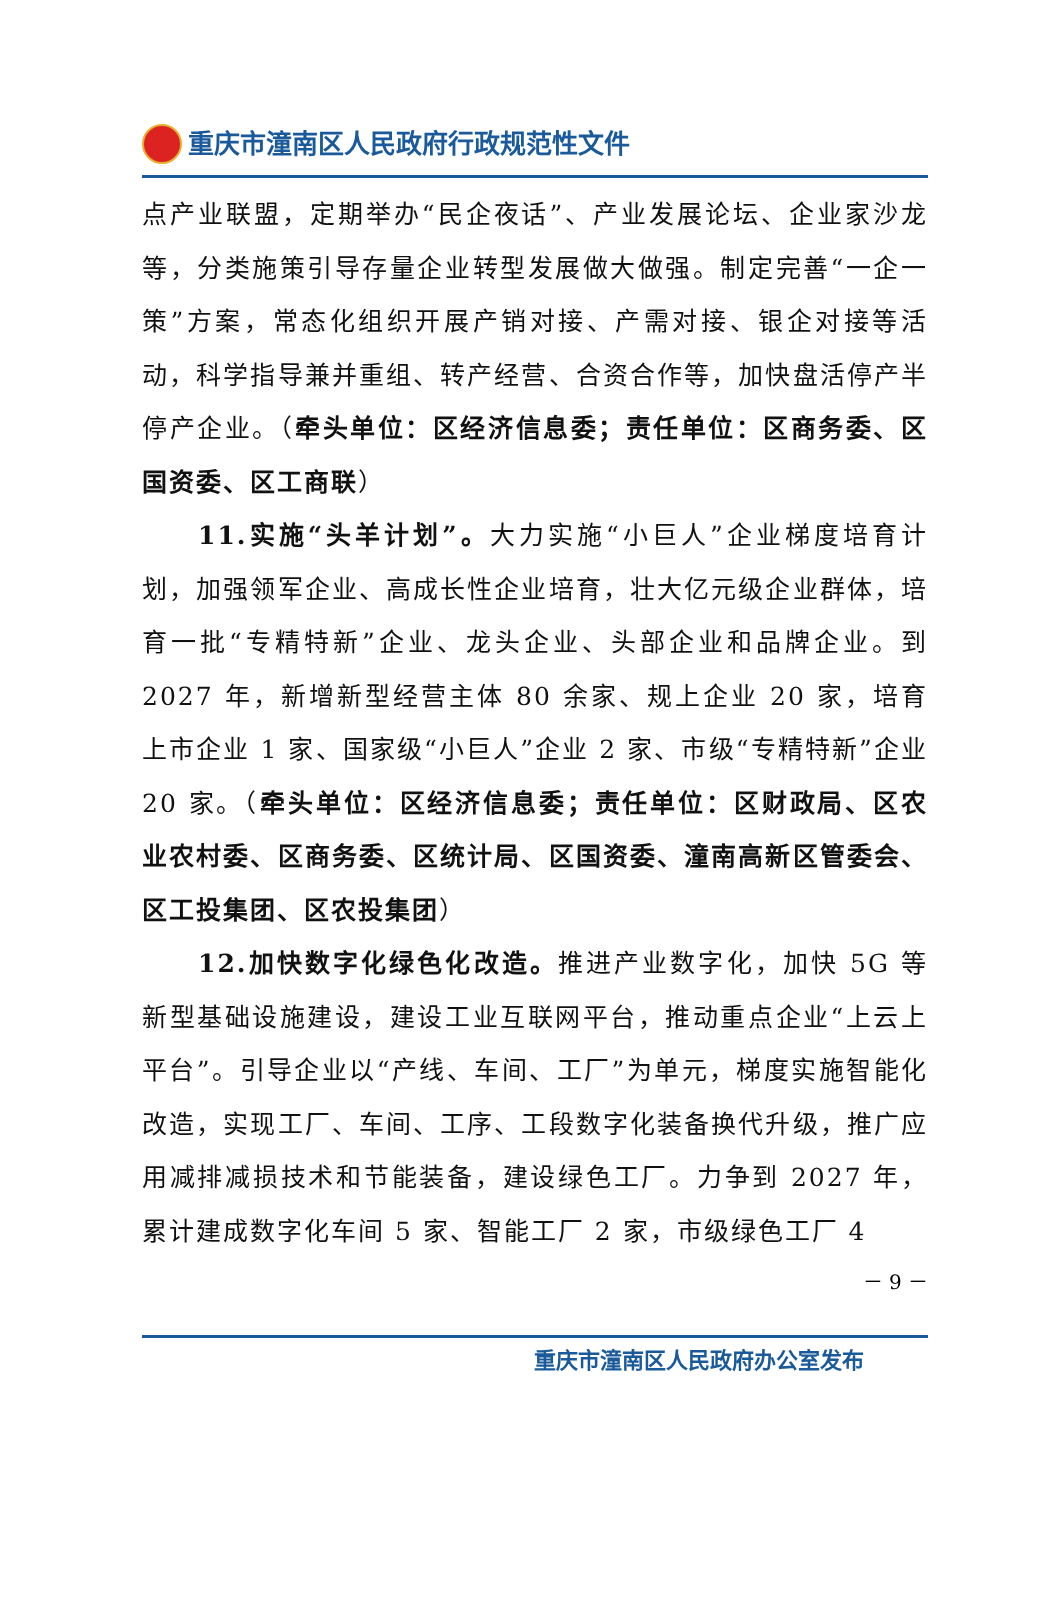重庆市潼南区人民政府行政规范性文件
点产业联盟，定期举办“民企夜话”、产业发展论坛、企业家沙龙等，分类施策引导存量企业转型发展做大做强。制定完善“一企一策”方案，常态化组织开展产销对接、产需对接、银企对接等活动，科学指导兼并重组、转产经营、合资合作等，加快盘活停产半停产企业。（牵头单位：区经济信息委；责任单位：区商务委、区国资委、区工商联）
11.实施“头羊计划”。大力实施“小巨人”企业梯度培育计划，加强领军企业、高成长性企业培育，壮大亿元级企业群体，培育一批“专精特新”企业、龙头企业、头部企业和品牌企业。到 2027 年，新增新型经营主体 80 余家、规上企业 20 家，培育上市企业 1 家、国家级“小巨人”企业 2 家、市级“专精特新”企业 20 家。（牵头单位：区经济信息委；责任单位：区财政局、区农业农村委、区商务委、区统计局、区国资委、潼南高新区管委会、区工投集团、区农投集团）
12.加快数字化绿色化改造。推进产业数字化，加快 5G 等新型基础设施建设，建设工业互联网平台，推动重点企业“上云上平台”。引导企业以“产线、车间、工厂”为单元，梯度实施智能化改造，实现工厂、车间、工序、工段数字化装备换代升级，推广应用减排减损技术和节能装备，建设绿色工厂。力争到 2027 年，累计建成数字化车间 5 家、智能工厂 2 家，市级绿色工厂 4
－ 9 －
重庆市潼南区人民政府办公室发布